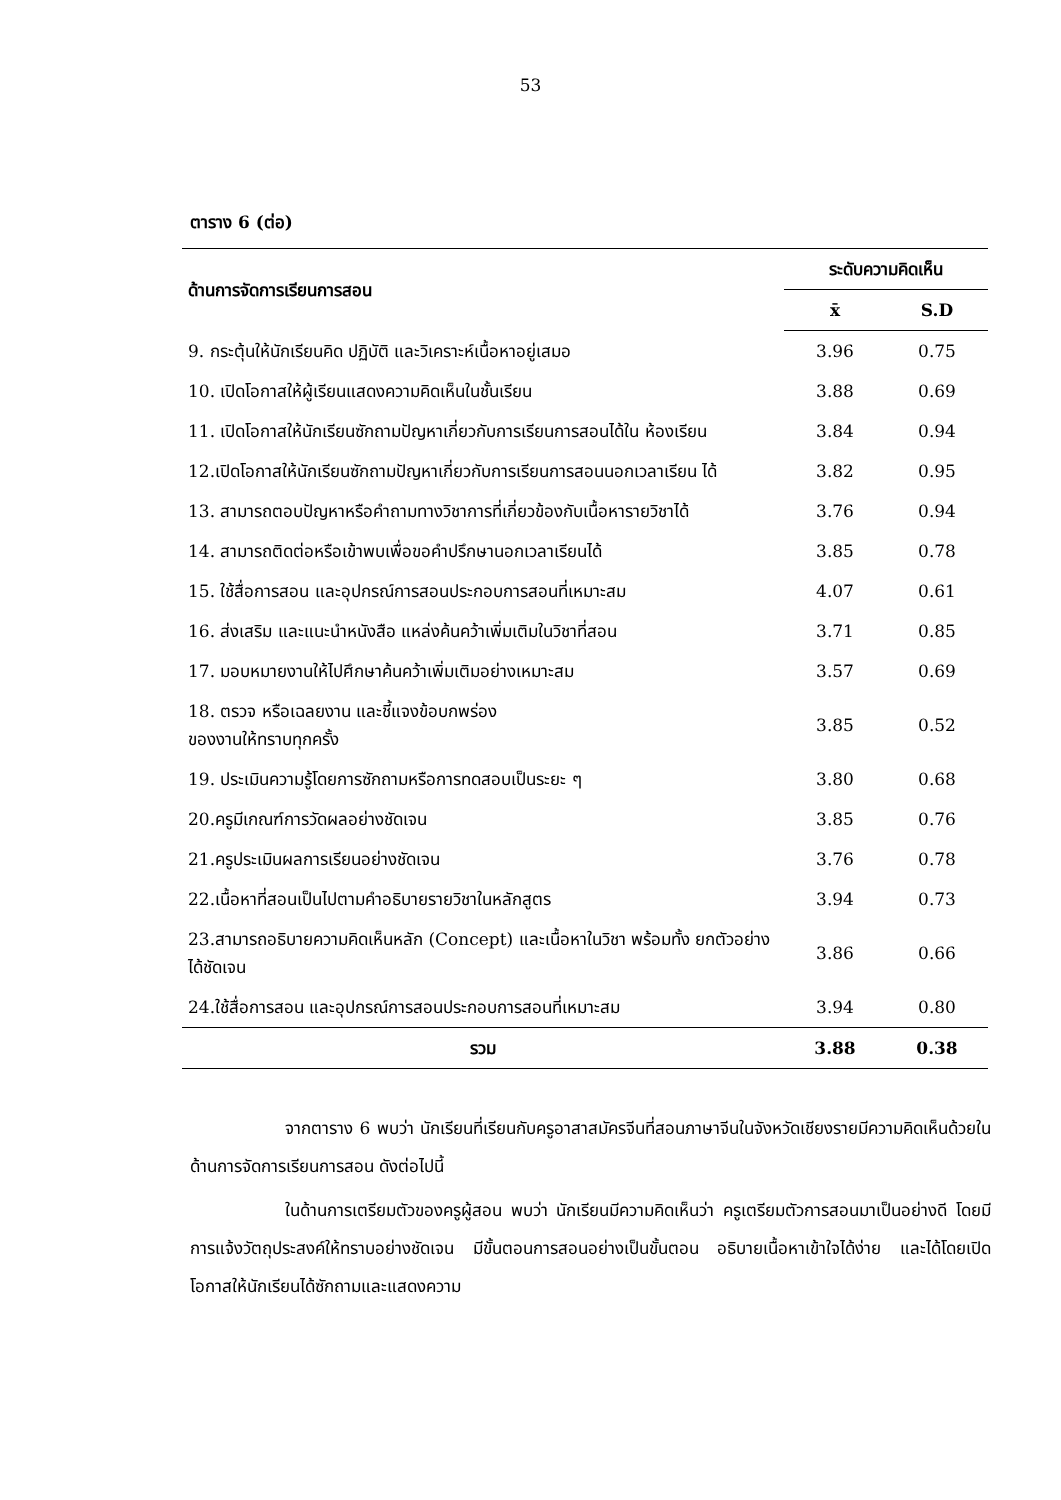53
ตาราง 6 (ต่อ)
| ด้านการจัดการเรียนการสอน | ระดับความคิดเห็น | |
| --- | --- | --- |
| | x̄ | S.D |
| 9. กระตุ้นให้นักเรียนคิด ปฏิบัติ และวิเคราะห์เนื้อหาอยู่เสมอ | 3.96 | 0.75 |
| 10. เปิดโอกาสให้ผู้เรียนแสดงความคิดเห็นในชั้นเรียน | 3.88 | 0.69 |
| 11. เปิดโอกาสให้นักเรียนซักถามปัญหาเกี่ยวกับการเรียนการสอนได้ใน ห้องเรียน | 3.84 | 0.94 |
| 12.เปิดโอกาสให้นักเรียนซักถามปัญหาเกี่ยวกับการเรียนการสอนนอกเวลาเรียน ได้ | 3.82 | 0.95 |
| 13. สามารถตอบปัญหาหรือคำถามทางวิชาการที่เกี่ยวข้องกับเนื้อหารายวิชาได้ | 3.76 | 0.94 |
| 14. สามารถติดต่อหรือเข้าพบเพื่อขอคำปรึกษานอกเวลาเรียนได้ | 3.85 | 0.78 |
| 15. ใช้สื่อการสอน และอุปกรณ์การสอนประกอบการสอนที่เหมาะสม | 4.07 | 0.61 |
| 16. ส่งเสริม และแนะนำหนังสือ แหล่งค้นคว้าเพิ่มเติมในวิชาที่สอน | 3.71 | 0.85 |
| 17. มอบหมายงานให้ไปศึกษาค้นคว้าเพิ่มเติมอย่างเหมาะสม | 3.57 | 0.69 |
| 18. ตรวจ หรือเฉลยงาน และชี้แจงข้อบกพร่อง ของงานให้ทราบทุกครั้ง | 3.85 | 0.52 |
| 19. ประเมินความรู้โดยการซักถามหรือการทดสอบเป็นระยะ ๆ | 3.80 | 0.68 |
| 20.ครูมีเกณฑ์การวัดผลอย่างชัดเจน | 3.85 | 0.76 |
| 21.ครูประเมินผลการเรียนอย่างชัดเจน | 3.76 | 0.78 |
| 22.เนื้อหาที่สอนเป็นไปตามคำอธิบายรายวิชาในหลักสูตร | 3.94 | 0.73 |
| 23.สามารถอธิบายความคิดเห็นหลัก (Concept) และเนื้อหาในวิชา พร้อมทั้ง ยกตัวอย่างได้ชัดเจน | 3.86 | 0.66 |
| 24.ใช้สื่อการสอน และอุปกรณ์การสอนประกอบการสอนที่เหมาะสม | 3.94 | 0.80 |
| รวม | 3.88 | 0.38 |
จากตาราง 6 พบว่า นักเรียนที่เรียนกับครูอาสาสมัครจีนที่สอนภาษาจีนในจังหวัดเชียงรายมีความคิดเห็นด้วยในด้านการจัดการเรียนการสอน ดังต่อไปนี้
ในด้านการเตรียมตัวของครูผู้สอน พบว่า นักเรียนมีความคิดเห็นว่า ครูเตรียมตัวการสอนมาเป็นอย่างดี โดยมีการแจ้งวัตถุประสงค์ให้ทราบอย่างชัดเจน มีขั้นตอนการสอนอย่างเป็นขั้นตอน อธิบายเนื้อหาเข้าใจได้ง่าย และได้โดยเปิดโอกาสให้นักเรียนได้ซักถามและแสดงความ